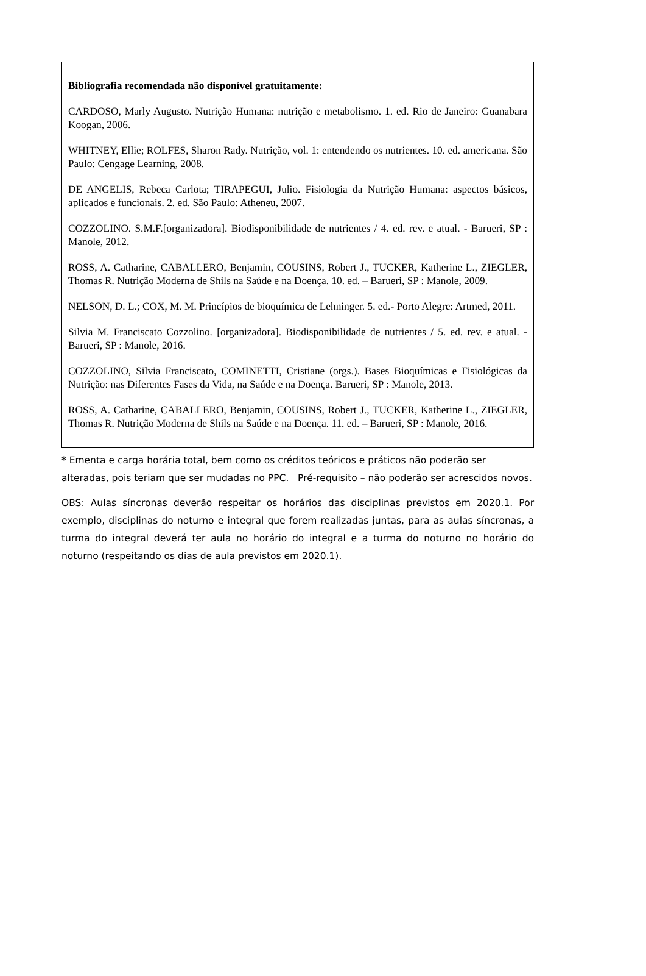Bibliografia recomendada não disponível gratuitamente:
CARDOSO, Marly Augusto. Nutrição Humana: nutrição e metabolismo. 1. ed. Rio de Janeiro: Guanabara Koogan, 2006.
WHITNEY, Ellie; ROLFES, Sharon Rady. Nutrição, vol. 1: entendendo os nutrientes. 10. ed. americana. São Paulo: Cengage Learning, 2008.
DE ANGELIS, Rebeca Carlota; TIRAPEGUI, Julio. Fisiologia da Nutrição Humana: aspectos básicos, aplicados e funcionais. 2. ed. São Paulo: Atheneu, 2007.
COZZOLINO. S.M.F.[organizadora]. Biodisponibilidade de nutrientes / 4. ed. rev. e atual. - Barueri, SP : Manole, 2012.
ROSS, A. Catharine, CABALLERO, Benjamin, COUSINS, Robert J., TUCKER, Katherine L., ZIEGLER, Thomas R. Nutrição Moderna de Shils na Saúde e na Doença. 10. ed. – Barueri, SP : Manole, 2009.
NELSON, D. L.; COX, M. M. Princípios de bioquímica de Lehninger. 5. ed.- Porto Alegre: Artmed, 2011.
Silvia M. Franciscato Cozzolino. [organizadora]. Biodisponibilidade de nutrientes / 5. ed. rev. e atual. -Barueri, SP : Manole, 2016.
COZZOLINO, Silvia Franciscato, COMINETTI, Cristiane (orgs.). Bases Bioquímicas e Fisiológicas da Nutrição: nas Diferentes Fases da Vida, na Saúde e na Doença. Barueri, SP : Manole, 2013.
ROSS, A. Catharine, CABALLERO, Benjamin, COUSINS, Robert J., TUCKER, Katherine L., ZIEGLER, Thomas R. Nutrição Moderna de Shils na Saúde e na Doença. 11. ed. – Barueri, SP : Manole, 2016.
* Ementa e carga horária total, bem como os créditos teóricos e práticos não poderão ser alteradas, pois teriam que ser mudadas no PPC. Pré-requisito – não poderão ser acrescidos novos.
OBS: Aulas síncronas deverão respeitar os horários das disciplinas previstos em 2020.1. Por exemplo, disciplinas do noturno e integral que forem realizadas juntas, para as aulas síncronas, a turma do integral deverá ter aula no horário do integral e a turma do noturno no horário do noturno (respeitando os dias de aula previstos em 2020.1).